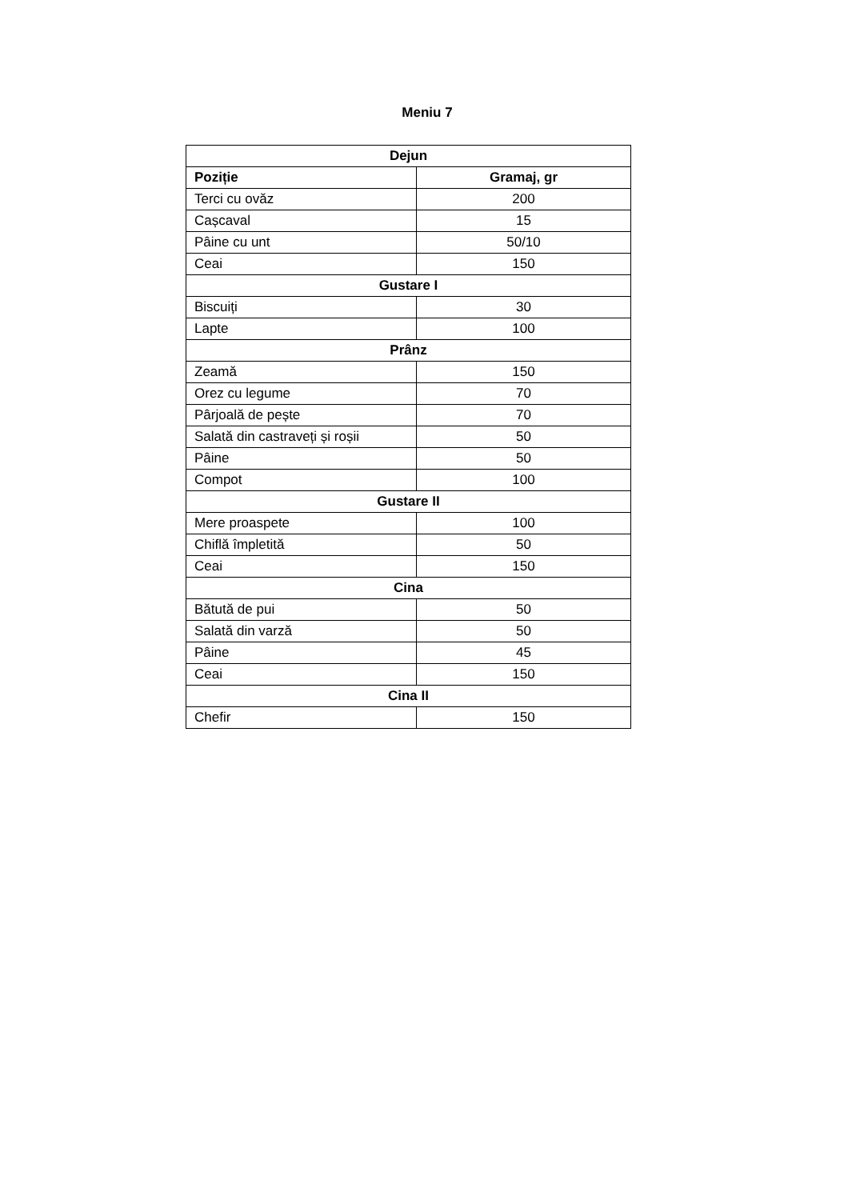Meniu 7
| Dejun | |
| --- | --- |
| Poziție | Gramaj, gr |
| Terci cu ovăz | 200 |
| Cașcaval | 15 |
| Pâine cu unt | 50/10 |
| Ceai | 150 |
| Gustare I | |
| Biscuiți | 30 |
| Lapte | 100 |
| Prânz | |
| Zeamă | 150 |
| Orez cu legume | 70 |
| Pârjoală de pește | 70 |
| Salată din castraveți și roșii | 50 |
| Pâine | 50 |
| Compot | 100 |
| Gustare II | |
| Mere proaspete | 100 |
| Chiflă împletită | 50 |
| Ceai | 150 |
| Cina | |
| Bătută de pui | 50 |
| Salată din varză | 50 |
| Pâine | 45 |
| Ceai | 150 |
| Cina II | |
| Chefir | 150 |